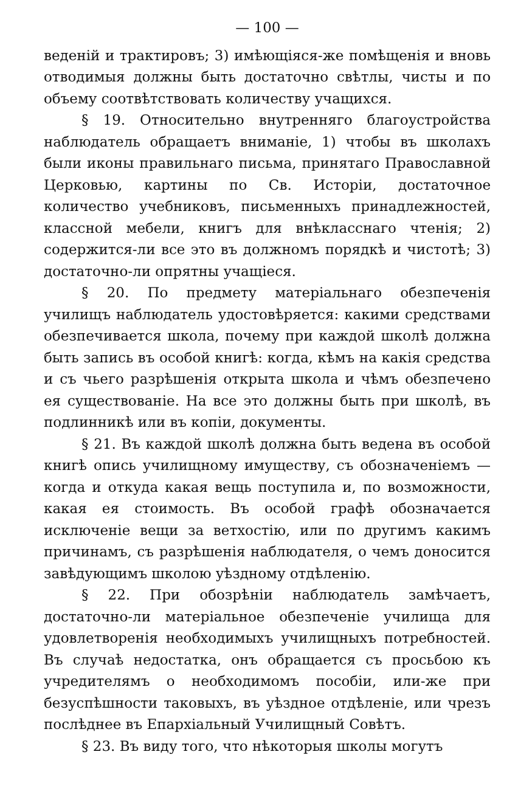— 100 —
веденій и трактировъ; 3) имѣющіяся-же помѣщенія и вновь отводимыя должны быть достаточно свѣтлы, чисты и по объему соотвѣтствовать количеству учащихся.
§ 19. Относительно внутренняго благоустройства наблюдатель обращаетъ вниманіе, 1) чтобы въ школахъ были иконы правильнаго письма, принятаго Православной Церковью, картины по Св. Исторіи, достаточное количество учебниковъ, письменныхъ принадлежностей, классной мебели, книгъ для внѣкласснаго чтенія; 2) содержится-ли все это въ должномъ порядкѣ и чистотѣ; 3) достаточно-ли опрятны учащіеся.
§ 20. По предмету матеріальнаго обезпеченія училищъ наблюдатель удостовѣряется: какими средствами обезпечивается школа, почему при каждой школѣ должна быть запись въ особой книгѣ: когда, кѣмъ на какія средства и съ чьего разрѣшенія открыта школа и чѣмъ обезпечено ея существованіе. На все это должны быть при школѣ, въ подлинникѣ или въ копіи, документы.
§ 21. Въ каждой школѣ должна быть ведена въ особой книгѣ опись училищному имуществу, съ обозначеніемъ — когда и откуда какая вещь поступила и, по возможности, какая ея стоимость. Въ особой графѣ обозначается исключеніе вещи за ветхостію, или по другимъ какимъ причинамъ, съ разрѣшенія наблюдателя, о чемъ доносится завѣдующимъ школою уѣздному отдѣленію.
§ 22. При обозрѣніи наблюдатель замѣчаетъ, достаточно-ли матеріальное обезпеченіе училища для удовлетворенія необходимыхъ училищныхъ потребностей. Въ случаѣ недостатка, онъ обращается съ просьбою къ учредителямъ о необходимомъ пособіи, или-же при безуспѣшности таковыхъ, въ уѣздное отдѣленіе, или чрезъ послѣднее въ Епархіальный Училищный Совѣтъ.
§ 23. Въ виду того, что нѣкоторыя школы могутъ